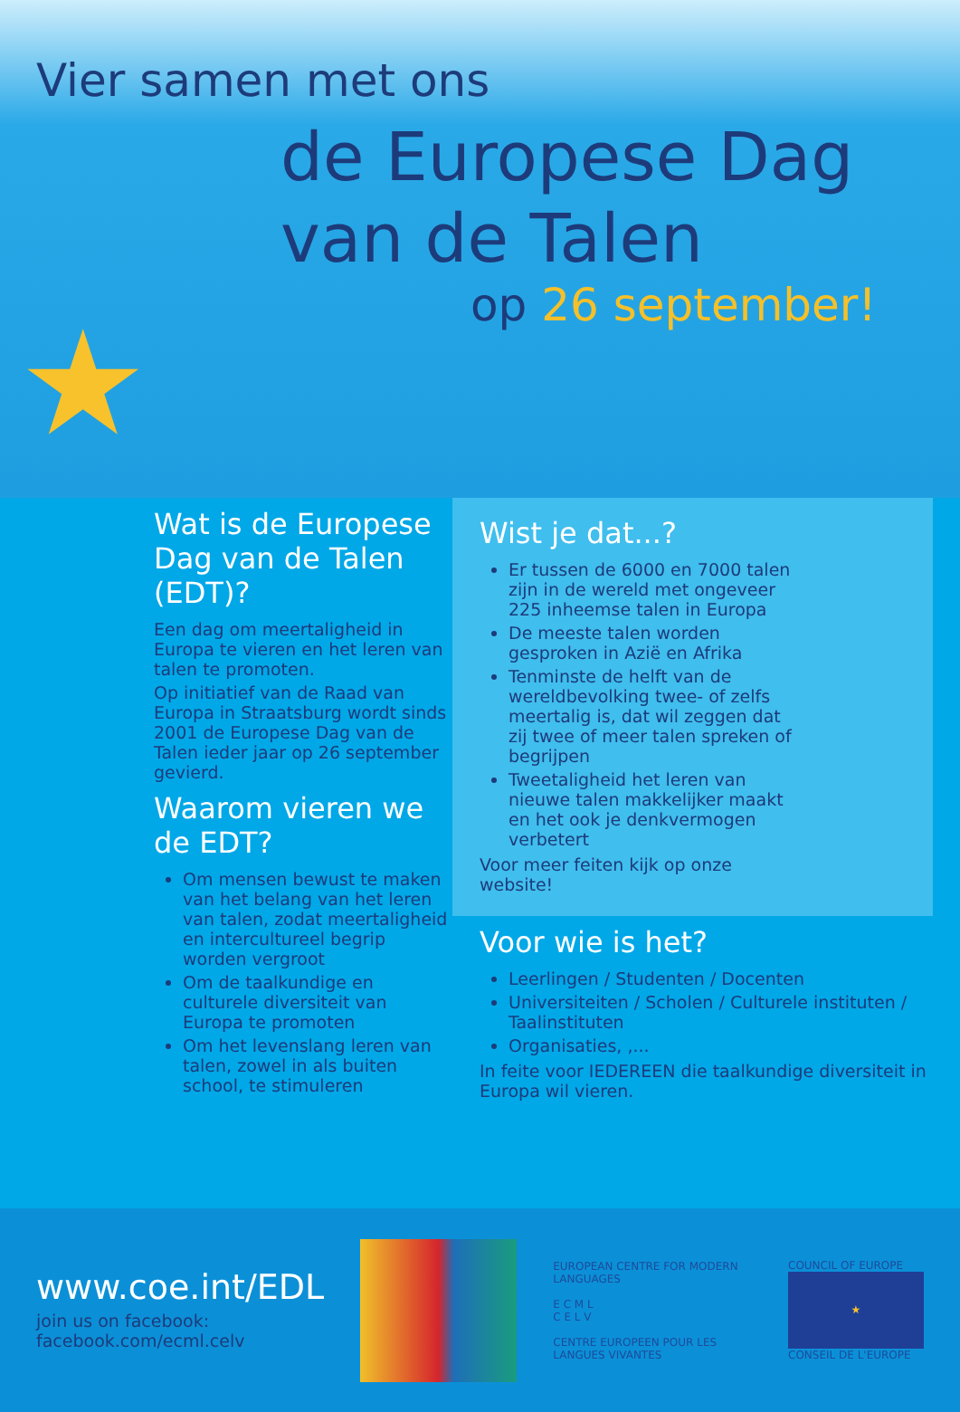★
Vier samen met ons
de Europese Dag
van de Talen
op 26 september!
Wat is de Europese Dag van de Talen (EDT)?
Een dag om meertaligheid in Europa te vieren en het leren van talen te promoten.
Op initiatief van de Raad van Europa in Straatsburg wordt sinds 2001 de Europese Dag van de Talen ieder jaar op 26 september gevierd.
Waarom vieren we de EDT?
Om mensen bewust te maken van het belang van het leren van talen, zodat meertaligheid en intercultureel begrip worden vergroot
Om de taalkundige en culturele diversiteit van Europa te promoten
Om het levenslang leren van talen, zowel in als buiten school, te stimuleren
Wist je dat...?
Er tussen de 6000 en 7000 talen zijn in de wereld met ongeveer 225 inheemse talen in Europa
De meeste talen worden gesproken in Azië en Afrika
Tenminste de helft van de wereldbevolking twee- of zelfs meertalig is, dat wil zeggen dat zij twee of meer talen spreken of begrijpen
Tweetaligheid het leren van nieuwe talen makkelijker maakt en het ook je denkvermogen verbetert
Voor meer feiten kijk op onze website!
Voor wie is het?
Leerlingen / Studenten / Docenten
Universiteiten / Scholen / Culturele instituten / Taalinstituten
Organisaties, ,...
In feite voor IEDEREEN die taalkundige diversiteit in Europa wil vieren.
www.coe.int/EDL
join us on facebook:
facebook.com/ecml.celv
EUROPEAN CENTRE FOR MODERN LANGUAGES
E C M L
C E L V
CENTRE EUROPEEN POUR LES LANGUES VIVANTES
COUNCIL OF EUROPE
★
CONSEIL DE L'EUROPE